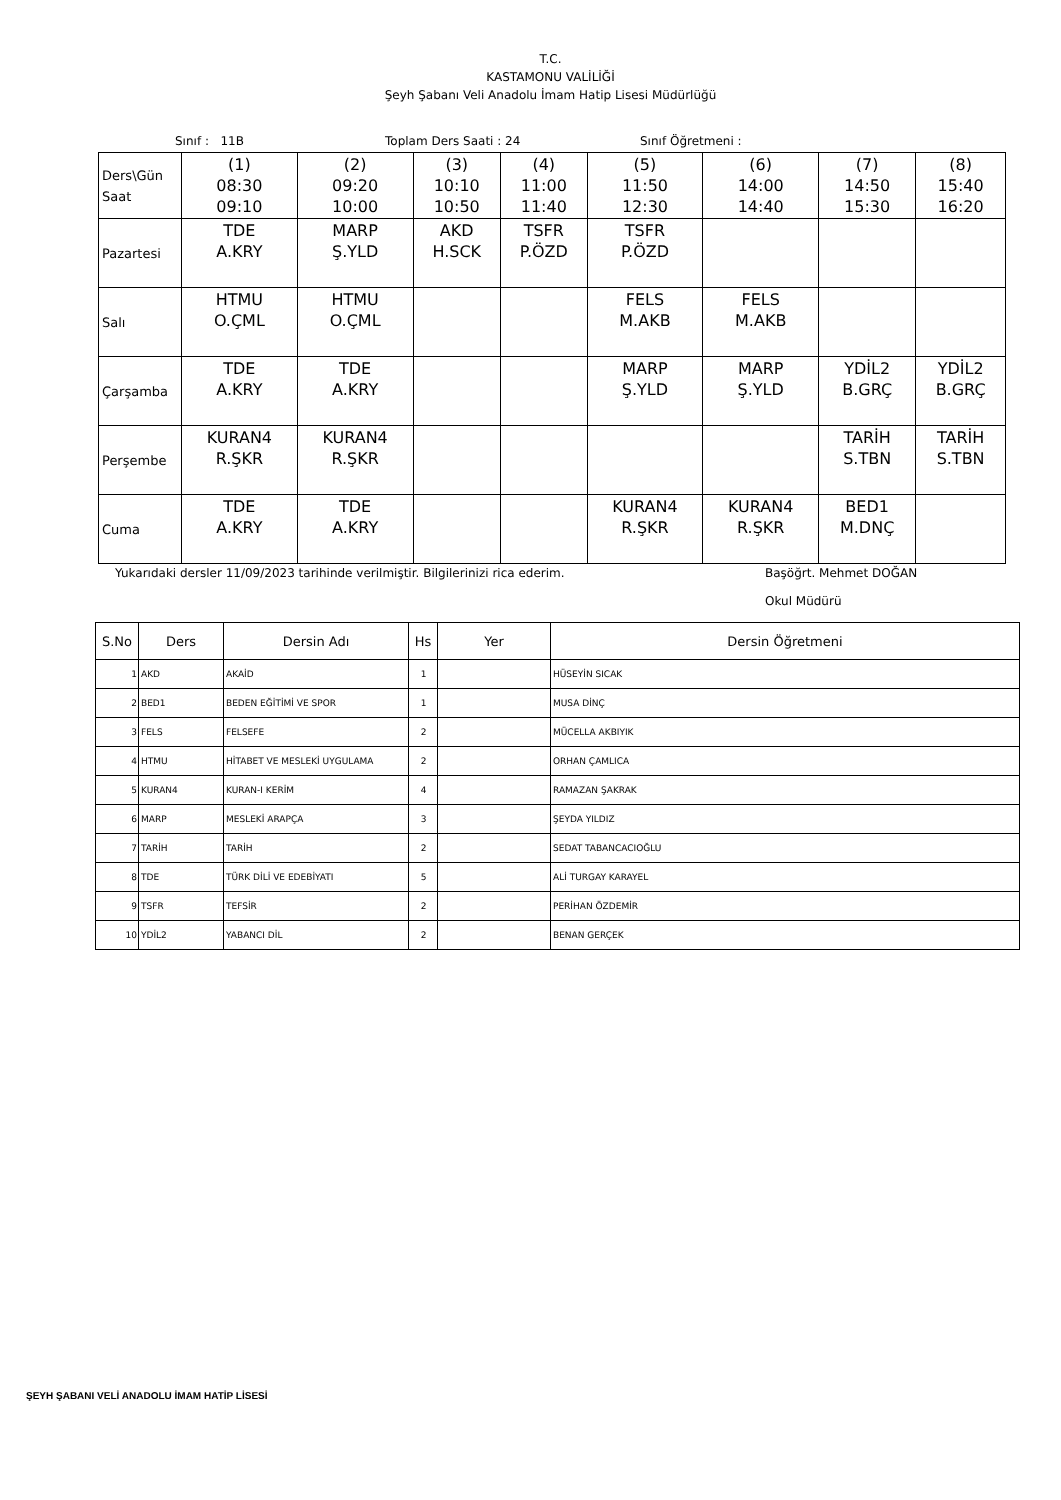T.C.
KASTAMONU VALİLİĞİ
Şeyh Şabanı Veli Anadolu İmam Hatip Lisesi Müdürlüğü
Sınıf : 11B Toplam Ders Saati : 24 Sınıf Öğretmeni :
| Ders\Gün Saat | (1) 08:30 09:10 | (2) 09:20 10:00 | (3) 10:10 10:50 | (4) 11:00 11:40 | (5) 11:50 12:30 | (6) 14:00 14:40 | (7) 14:50 15:30 | (8) 15:40 16:20 |
| Pazartesi | TDE A.KRY | MARP Ş.YLD | AKD H.SCK | TSFR P.ÖZD | TSFR P.ÖZD | | | |
| Salı | HTMU O.ÇML | HTMU O.ÇML | | | FELS M.AKB | FELS M.AKB | | |
| Çarşamba | TDE A.KRY | TDE A.KRY | | | MARP Ş.YLD | MARP Ş.YLD | YDİL2 B.GRÇ | YDİL2 B.GRÇ |
| Perşembe | KURAN4 R.ŞKR | KURAN4 R.ŞKR | | | | | TARİH S.TBN | TARİH S.TBN |
| Cuma | TDE A.KRY | TDE A.KRY | | | KURAN4 R.ŞKR | KURAN4 R.ŞKR | BED1 M.DNÇ | |
Yukarıdaki dersler 11/09/2023 tarihinde verilmiştir. Bilgilerinizi rica ederim. Başöğrt. Mehmet DOĞAN
Okul Müdürü
| S.No | Ders | Dersin Adı | Hs | Yer | Dersin Öğretmeni |
| --- | --- | --- | --- | --- | --- |
| 1 | AKD | AKAİD | 1 | | HÜSEYİN SICAK |
| 2 | BED1 | BEDEN EĞİTİMİ VE SPOR | 1 | | MUSA DİNÇ |
| 3 | FELS | FELSEFE | 2 | | MÜCELLA AKBIYIK |
| 4 | HTMU | HİTABET VE MESLEKİ UYGULAMA | 2 | | ORHAN ÇAMLICA |
| 5 | KURAN4 | KURAN-I KERİM | 4 | | RAMAZAN ŞAKRAK |
| 6 | MARP | MESLEKİ ARAPÇA | 3 | | ŞEYDA YILDIZ |
| 7 | TARİH | TARİH | 2 | | SEDAT TABANCACIOĞLU |
| 8 | TDE | TÜRK DİLİ VE EDEBİYATI | 5 | | ALİ TURGAY KARAYEL |
| 9 | TSFR | TEFSİR | 2 | | PERİHAN ÖZDEMİR |
| 10 | YDİL2 | YABANCI DİL | 2 | | BENAN GERÇEK |
ŞEYH ŞABANI VELİ ANADOLU İMAM HATİP LİSESİ